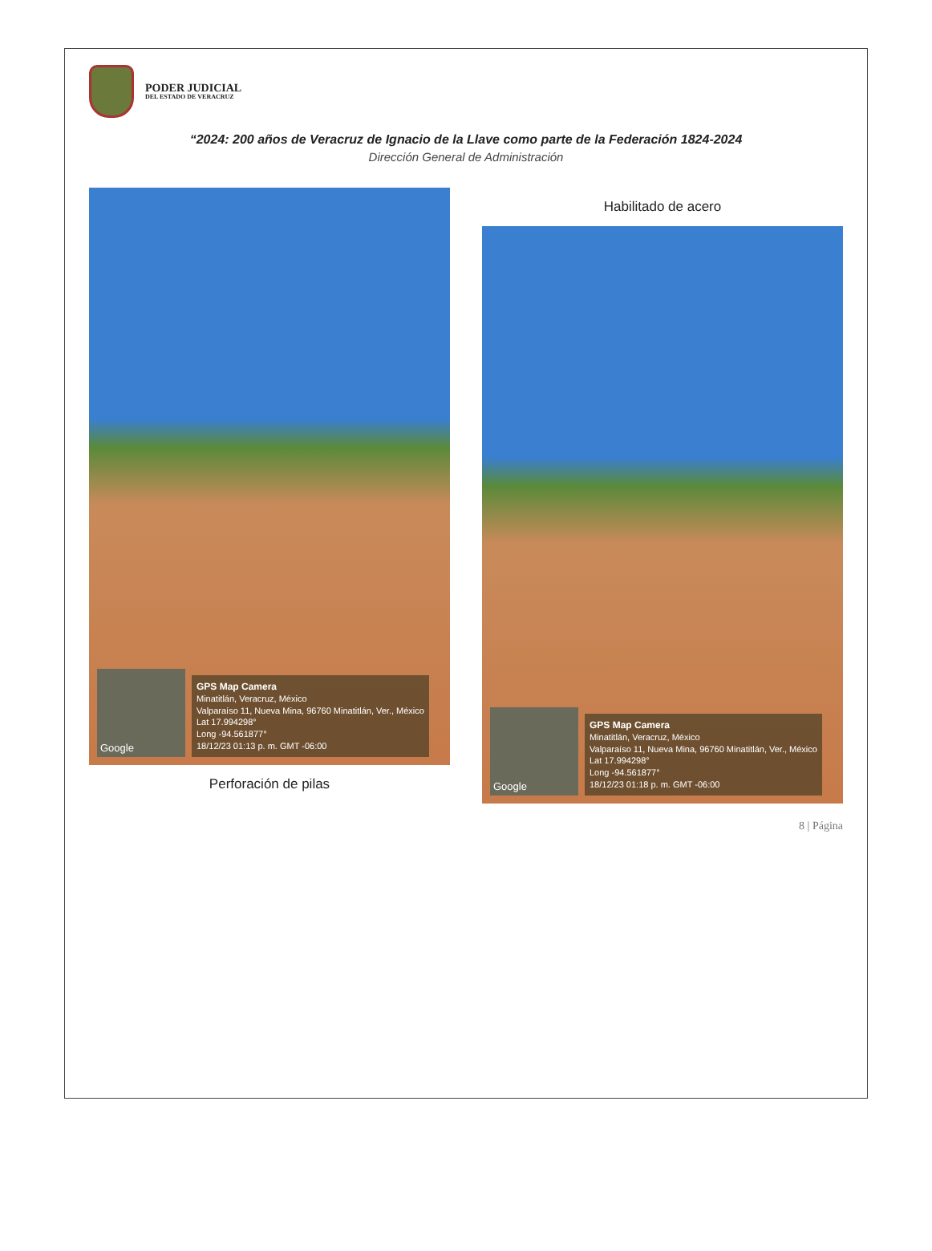PODER JUDICIAL
DEL ESTADO DE VERACRUZ
“2024: 200 años de Veracruz de Ignacio de la Llave como parte de la Federación 1824-2024
Dirección General de Administración
Google
GPS Map Camera
Minatitlán, Veracruz, México
Valparaíso 11, Nueva Mina, 96760 Minatitlán, Ver., México
Lat 17.994298°
Long -94.561877°
18/12/23 01:13 p. m. GMT -06:00
Perforación de pilas
Habilitado de acero
Google
GPS Map Camera
Minatitlán, Veracruz, México
Valparaíso 11, Nueva Mina, 96760 Minatitlán, Ver., México
Lat 17.994298°
Long -94.561877°
18/12/23 01:18 p. m. GMT -06:00
8 | Página